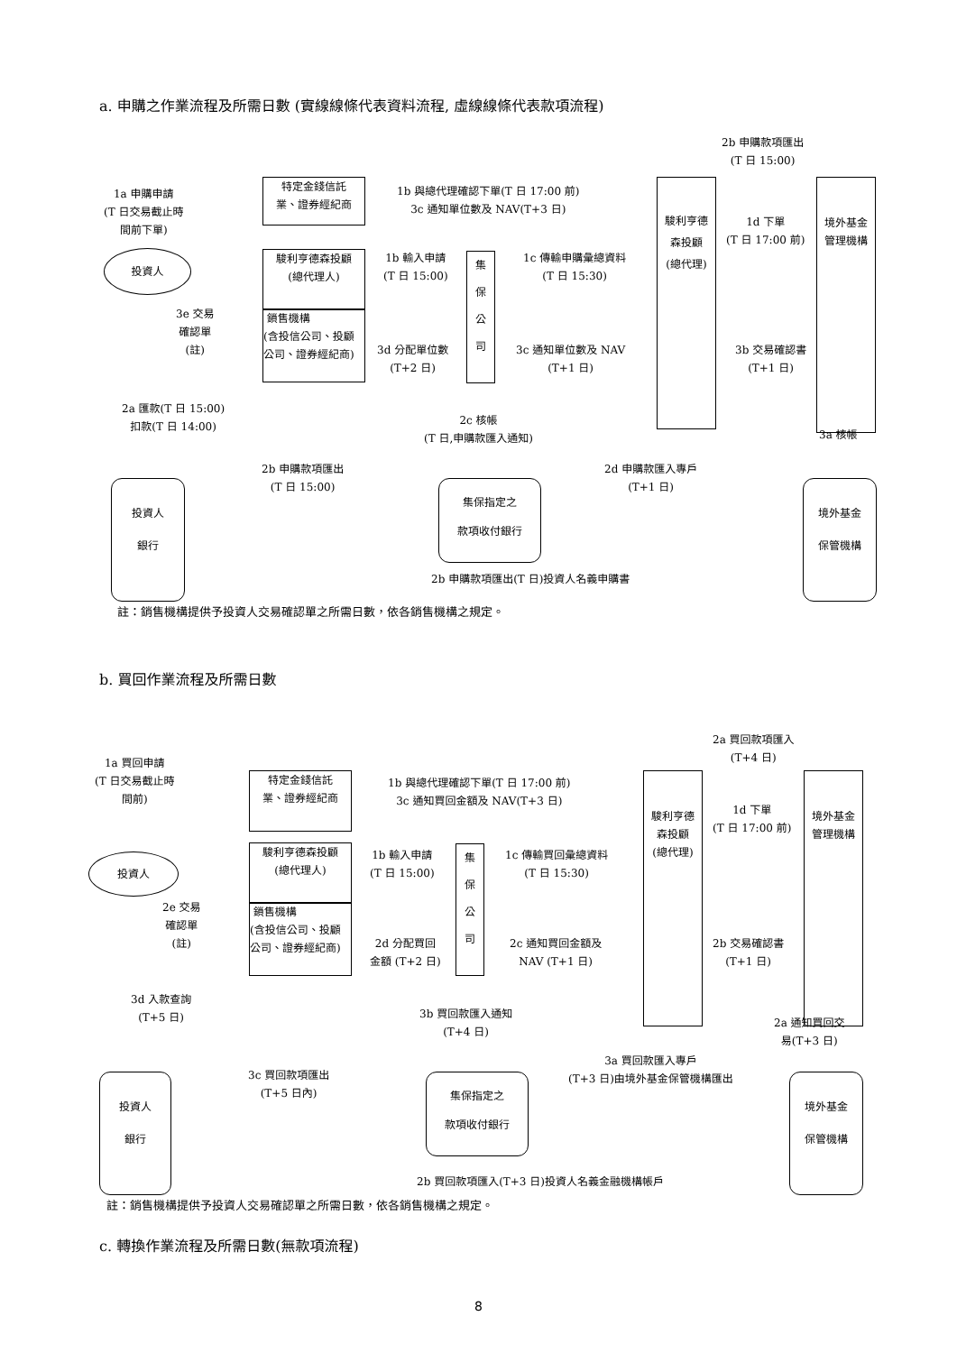a. 申購之作業流程及所需日數 (實線線條代表資料流程, 虛線線條代表款項流程)
2b 申購款項匯出
(T 日 15:00)
1a 申購申請
(T 日交易截止時
間前下單)
投資人
特定金錢信託
業、證券經紀商
駿利亨德森投顧
(總代理人)
鎖售機構
(含投信公司、投顧公司、證券經紀商)
1b 與總代理確認下單(T 日 17:00 前)
3c 通知單位數及 NAV(T+3 日)
1b 輸入申請
(T 日 15:00)
集
保
公
司
1c 傳輸申購彙總資料
(T 日 15:30)
駿利亨德
森投顧
(總代理)
1d 下單
(T 日 17:00 前)
境外基金
管理機構
3e 交易
確認單
(註)
3d 分配單位數
(T+2 日)
3c 通知單位數及 NAV
(T+1 日)
3b 交易確認書
(T+1 日)
2a 匯款(T 日 15:00)
扣款(T 日 14:00)
2c 核帳
(T 日,申購款匯入通知)
3a 核帳
2b 申購款項匯出
(T 日 15:00)
2d 申購款匯入專戶
(T+1 日)
投資人
銀行
集保指定之
款項收付銀行
境外基金
保管機構
2b 申購款項匯出(T 日)投資人名義申購書
註：銷售機構提供予投資人交易確認單之所需日數，依各銷售機構之規定。
b. 買回作業流程及所需日數
2a 買回款項匯入
(T+4 日)
1a 買回申請
(T 日交易截止時
間前)
投資人
特定金錢信託
業、證券經紀商
駿利亨德森投顧
(總代理人)
鎖售機構
(含投信公司、投顧公司、證券經紀商)
1b 與總代理確認下單(T 日 17:00 前)
3c 通知買回金額及 NAV(T+3 日)
1b 輸入申請
(T 日 15:00)
集
保
公
司
1c 傳輸買回彙總資料
(T 日 15:30)
駿利亨德
森投顧
(總代理)
1d 下單
(T 日 17:00 前)
境外基金
管理機構
2e 交易
確認單
(註)
2d 分配買回
金額 (T+2 日)
2c 通知買回金額及
NAV (T+1 日)
2b 交易確認書
(T+1 日)
3d 入款查詢
(T+5 日)
3b 買回款匯入通知
(T+4 日)
2a 通知買回交
易(T+3 日)
3a 買回款匯入專戶
(T+3 日)由境外基金保管機構匯出
3c 買回款項匯出
(T+5 日內)
投資人
銀行
集保指定之
款項收付銀行
境外基金
保管機構
2b 買回款項匯入(T+3 日)投資人名義金融機構帳戶
註：銷售機構提供予投資人交易確認單之所需日數，依各銷售機構之規定。
c. 轉換作業流程及所需日數(無款項流程)
8